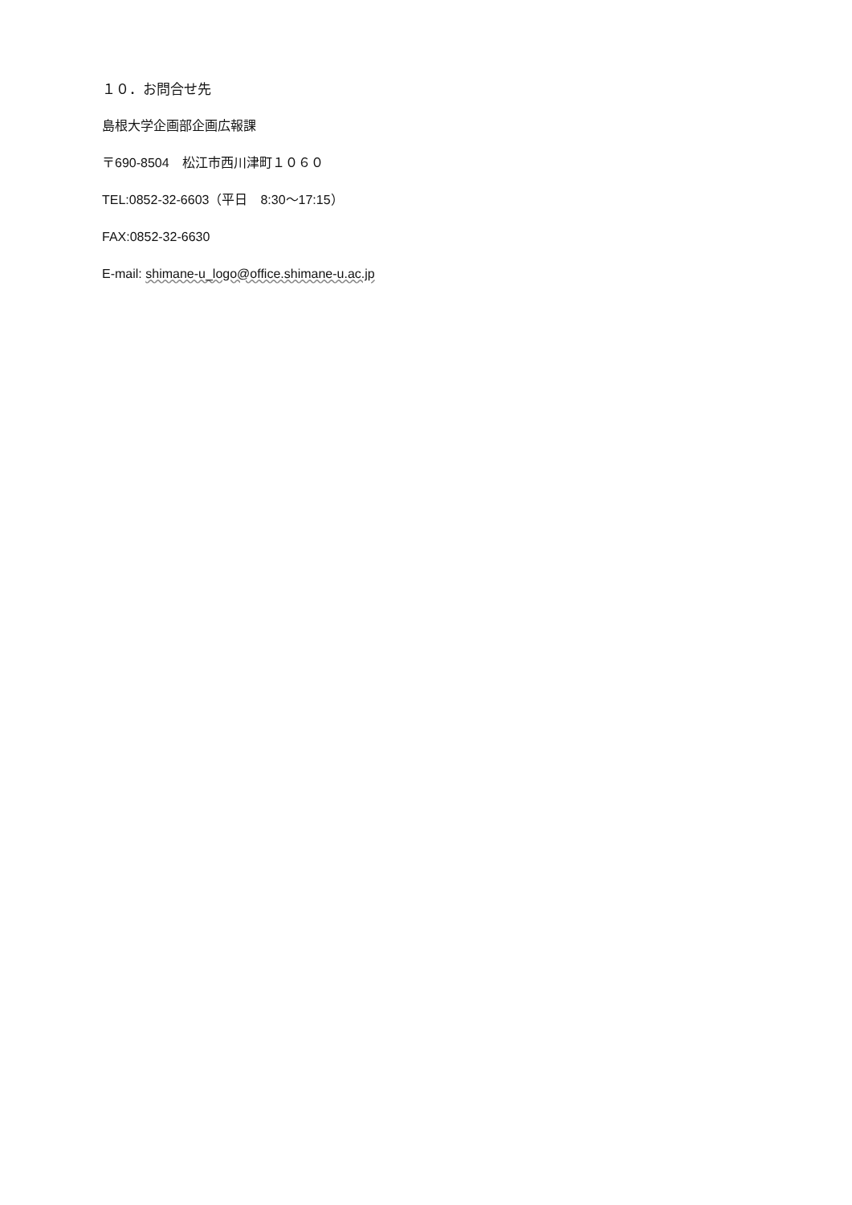１０．お問合せ先
島根大学企画部企画広報課
〒690-8504　松江市西川津町１０６０
TEL:0852-32-6603（平日　8:30～17:15）
FAX:0852-32-6630
E-mail: shimane-u_logo@office.shimane-u.ac.jp